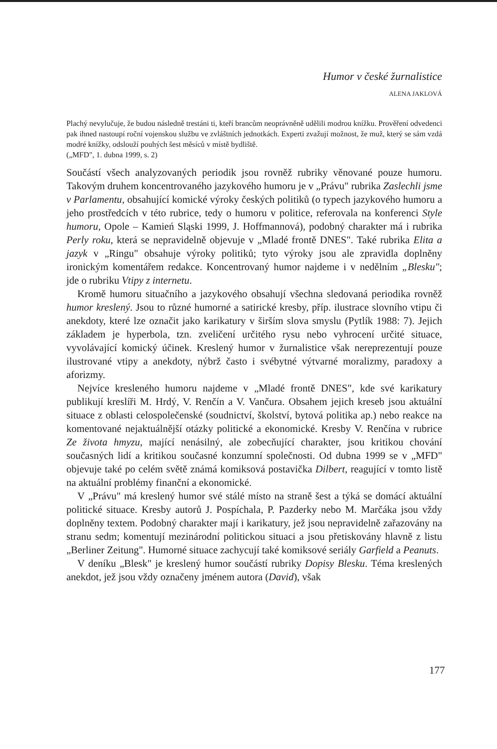Humor v české žurnalistice
ALENA JAKLOVÁ
Plachý nevylučuje, že budou následně trestáni ti, kteří brancům neoprávněně udělili modrou knížku. Prověření odvedenci pak ihned nastoupí roční vojenskou službu ve zvláštních jednotkách. Experti zvažují možnost, že muž, který se sám vzdá modré knížky, odslouží pouhých šest měsíců v místě bydliště.
(„MFD", 1. dubna 1999, s. 2)
Součástí všech analyzovaných periodik jsou rovněž rubriky věnované pouze humoru. Takovým druhem koncentrovaného jazykového humoru je v „Právu" rubrika Zaslechli jsme v Parlamentu, obsahující komické výroky českých politiků (o typech jazykového humoru a jeho prostředcích v této rubrice, tedy o humoru v politice, referovala na konferenci Style humoru, Opole – Kamień Sląski 1999, J. Hoffmannová), podobný charakter má i rubrika Perly roku, která se nepravidelně objevuje v „Mladé frontě DNES". Také rubrika Elita a jazyk v „Ringu" obsahuje výroky politiků; tyto výroky jsou ale zpravidla doplněny ironickým komentářem redakce. Koncentrovaný humor najdeme i v nedělním „Blesku"; jde o rubriku Vtipy z internetu.
Kromě humoru situačního a jazykového obsahují všechna sledovaná periodika rovněž humor kreslený. Jsou to různé humorné a satirické kresby, příp. ilustrace slovního vtipu či anekdoty, které lze označit jako karikatury v širším slova smyslu (Pytlík 1988: 7). Jejich základem je hyperbola, tzn. zveličení určitého rysu nebo vyhrocení určité situace, vyvolávající komický účinek. Kreslený humor v žurnalistice však nereprezentují pouze ilustrované vtipy a anekdoty, nýbrž často i svébytné výtvarné moralizmy, paradoxy a aforizmy.
Nejvíce kresleného humoru najdeme v „Mladé frontě DNES", kde své karikatury publikují kreslíři M. Hrdý, V. Renčín a V. Vančura. Obsahem jejich kreseb jsou aktuální situace z oblasti celospolečenské (soudnictví, školství, bytová politika ap.) nebo reakce na komentované nejaktuálnější otázky politické a ekonomické. Kresby V. Renčína v rubrice Ze života hmyzu, mající nenásilný, ale zobecňující charakter, jsou kritikou chování současných lidí a kritikou současné konzumní společnosti. Od dubna 1999 se v „MFD" objevuje také po celém světě známá komiksová postavička Dilbert, reagující v tomto listě na aktuální problémy finanční a ekonomické.
V „Právu" má kreslený humor své stálé místo na straně šest a týká se domácí aktuální politické situace. Kresby autorů J. Pospíchala, P. Pazderky nebo M. Marčáka jsou vždy doplněny textem. Podobný charakter mají i karikatury, jež jsou nepravidelně zařazovány na stranu sedm; komentují mezinárodní politickou situaci a jsou přetiskovány hlavně z listu „Berliner Zeitung". Humorné situace zachycují také komiksové seriály Garfield a Peanuts.
V deníku „Blesk" je kreslený humor součástí rubriky Dopisy Blesku. Téma kreslených anekdot, jež jsou vždy označeny jménem autora (David), však
177